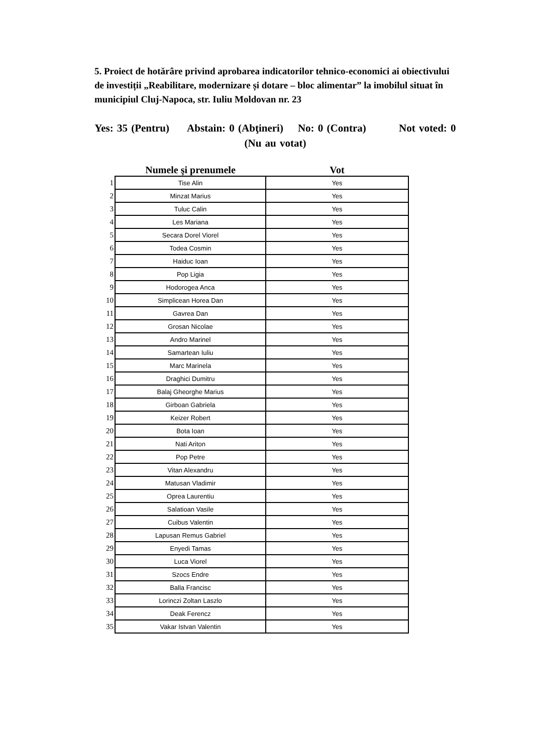5. Proiect de hotărâre privind aprobarea indicatorilor tehnico-economici ai obiectivului de investiții „Reabilitare, modernizare și dotare – bloc alimentar” la imobilul situat în municipiul Cluj-Napoca, str. Iuliu Moldovan nr. 23
Yes: 35 (Pentru) Abstain: 0 (Abţineri) No: 0 (Contra) Not voted: 0 (Nu au votat)
| | Numele şi prenumele | Vot |
| --- | --- | --- |
| 1 | Tise Alin | Yes |
| 2 | Minzat Marius | Yes |
| 3 | Tuluc Calin | Yes |
| 4 | Les Mariana | Yes |
| 5 | Secara Dorel Viorel | Yes |
| 6 | Todea Cosmin | Yes |
| 7 | Haiduc Ioan | Yes |
| 8 | Pop Ligia | Yes |
| 9 | Hodorogea Anca | Yes |
| 10 | Simplicean Horea Dan | Yes |
| 11 | Gavrea Dan | Yes |
| 12 | Grosan Nicolae | Yes |
| 13 | Andro Marinel | Yes |
| 14 | Samartean Iuliu | Yes |
| 15 | Marc Marinela | Yes |
| 16 | Draghici Dumitru | Yes |
| 17 | Balaj Gheorghe Marius | Yes |
| 18 | Girboan Gabriela | Yes |
| 19 | Keizer Robert | Yes |
| 20 | Bota Ioan | Yes |
| 21 | Nati Ariton | Yes |
| 22 | Pop Petre | Yes |
| 23 | Vitan Alexandru | Yes |
| 24 | Matusan Vladimir | Yes |
| 25 | Oprea Laurentiu | Yes |
| 26 | Salatioan Vasile | Yes |
| 27 | Cuibus Valentin | Yes |
| 28 | Lapusan Remus Gabriel | Yes |
| 29 | Enyedi Tamas | Yes |
| 30 | Luca Viorel | Yes |
| 31 | Szocs Endre | Yes |
| 32 | Balla Francisc | Yes |
| 33 | Lorinczi Zoltan Laszlo | Yes |
| 34 | Deak Ferencz | Yes |
| 35 | Vakar Istvan Valentin | Yes |